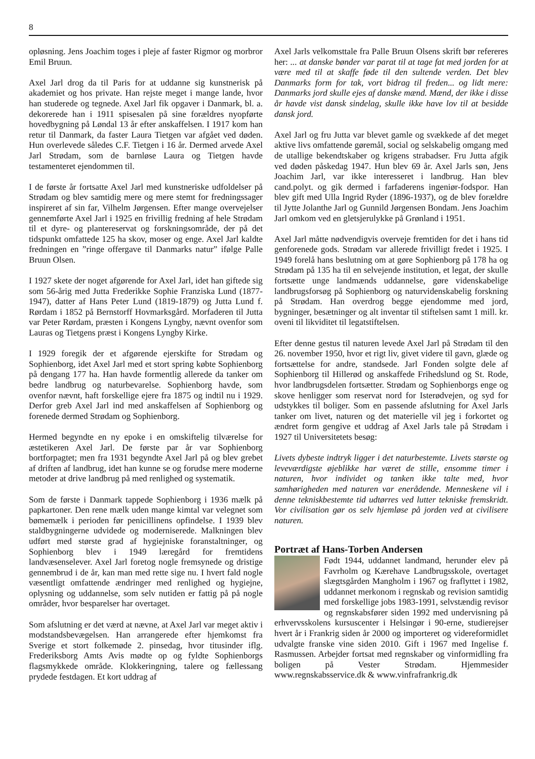8
opløsning. Jens Joachim toges i pleje af faster Rigmor og morbror Emil Bruun.
Axel Jarl drog da til Paris for at uddanne sig kunstnerisk på akademiet og hos private. Han rejste meget i mange lande, hvor han studerede og tegnede. Axel Jarl fik opgaver i Danmark, bl. a. dekorerede han i 1911 spisesalen på sine forældres nyopførte hovedbygning på Løndal 13 år efter anskaffelsen. I 1917 kom han retur til Danmark, da faster Laura Tietgen var afgået ved døden. Hun overlevede således C.F. Tietgen i 16 år. Dermed arvede Axel Jarl Strødam, som de barnløse Laura og Tietgen havde testamenteret ejendommen til.
I de første år fortsatte Axel Jarl med kunstneriske udfoldelser på Strødam og blev samtidig mere og mere stemt for fredningssager inspireret af sin far, Vilhelm Jørgensen. Efter mange overvejelser gennemførte Axel Jarl i 1925 en frivillig fredning af hele Strødam til et dyre- og plantereservat og forskningsområde, der på det tidspunkt omfattede 125 ha skov, moser og enge. Axel Jarl kaldte fredningen en ”ringe offergave til Danmarks natur” ifølge Palle Bruun Olsen.
I 1927 skete der noget afgørende for Axel Jarl, idet han giftede sig som 56-årig med Jutta Frederikke Sophie Franziska Lund (1877-1947), datter af Hans Peter Lund (1819-1879) og Jutta Lund f. Rørdam i 1852 på Bernstorff Hovmarksgård. Morfaderen til Jutta var Peter Rørdam, præsten i Kongens Lyngby, nævnt ovenfor som Lauras og Tietgens præst i Kongens Lyngby Kirke.
I 1929 foregik der et afgørende ejerskifte for Strødam og Sophienborg, idet Axel Jarl med et stort spring købte Sophienborg på dengang 177 ha. Han havde formentlig allerede da tanker om bedre landbrug og naturbevarelse. Sophienborg havde, som ovenfor nævnt, haft forskellige ejere fra 1875 og indtil nu i 1929. Derfor greb Axel Jarl ind med anskaffelsen af Sophienborg og forenede dermed Strødam og Sophienborg.
Hermed begyndte en ny epoke i en omskiftelig tilværelse for æstetikeren Axel Jarl. De første par år var Sophienborg bortforpagtet; men fra 1931 begyndte Axel Jarl på og blev grebet af driften af landbrug, idet han kunne se og forudse mere moderne metoder at drive landbrug på med renlighed og systematik.
Som de første i Danmark tappede Sophienborg i 1936 mælk på papkartoner. Den rene mælk uden mange kimtal var velegnet som bømemælk i perioden før penicillinens opfindelse. I 1939 blev staldbygningerne udvidede og moderniserede. Malkningen blev udført med største grad af hygiejniske foranstaltninger, og Sophienborg blev i 1949 læregård for fremtidens landvæsenselever. Axel Jarl foretog nogle fremsynede og dristige gennembrud i de år, kan man med rette sige nu. I hvert fald nogle væsentligt omfattende ændringer med renlighed og hygiejne, oplysning og uddannelse, som selv nutiden er fattig på på nogle områder, hvor besparelser har overtaget.
Som afslutning er det værd at nævne, at Axel Jarl var meget aktiv i modstandsbevægelsen. Han arrangerede efter hjemkomst fra Sverige et stort folkemøde 2. pinsedag, hvor titusinder iflg. Frederiksborg Amts Avis mødte op og fyldte Sophienborgs flagsmykkede område. Klokkeringning, talere og fællessang prydede festdagen. Et kort uddrag af
Axel Jarls velkomsttale fra Palle Bruun Olsens skrift bør refereres her: ... at danske bønder var parat til at tage fat med jorden for at være med til at skaffe føde til den sultende verden. Det blev Danmarks form for tak, vort bidrag til freden... og lidt mere: Danmarks jord skulle ejes af danske mænd. Mænd, der ikke i disse år havde vist dansk sindelag, skulle ikke have lov til at besidde dansk jord.
Axel Jarl og fru Jutta var blevet gamle og svækkede af det meget aktive livs omfattende gøremål, social og selskabelig omgang med de utallige bekendtskaber og krigens strabadser. Fru Jutta afgik ved døden påskedag 1947. Hun blev 69 år. Axel Jarls søn, Jens Joachim Jarl, var ikke interesseret i landbrug. Han blev cand.polyt. og gik dermed i farfaderens ingeniør-fodspor. Han blev gift med Ulla Ingrid Ryder (1896-1937), og de blev forældre til Jytte Jolanthe Jarl og Gunnild Jørgensen Bondam. Jens Joachim Jarl omkom ved en gletsjerulykke på Grønland i 1951.
Axel Jarl måtte nødvendigvis overveje fremtiden for det i hans tid genforenede gods. Strødam var allerede frivilligt fredet i 1925. I 1949 forelå hans beslutning om at gøre Sophienborg på 178 ha og Strødam på 135 ha til en selvejende institution, et legat, der skulle fortsætte unge landmænds uddannelse, gøre videnskabelige landbrugsforsøg på Sophienborg og naturvidenskabelig forskning på Strødam. Han overdrog begge ejendomme med jord, bygninger, besætninger og alt inventar til stiftelsen samt 1 mill. kr. oveni til likviditet til legatstiftelsen.
Efter denne gestus til naturen levede Axel Jarl på Strødam til den 26. november 1950, hvor et rigt liv, givet videre til gavn, glæde og fortsættelse for andre, standsede. Jarl Fonden solgte dele af Sophienborg til Hillerød og anskaffede Frihedslund og St. Rode, hvor landbrugsdelen fortsætter. Strødam og Sophienborgs enge og skove henligger som reservat nord for Isterødvejen, og syd for udstykkes til boliger. Som en passende afslutning for Axel Jarls tanker om livet, naturen og det materielle vil jeg i forkortet og ændret form gengive et uddrag af Axel Jarls tale på Strødam i 1927 til Universitetets besøg:
Livets dybeste indtryk ligger i det naturbestemte. Livets største og leveværdigste øjeblikke har været de stille, ensomme timer i naturen, hvor individet og tanken ikke talte med, hvor samhørigheden med naturen var enerådende. Menneskene vil i denne tekniskbestemte tid udtørres ved lutter tekniske fremskridt. Vor civilisation gør os selv hjemløse på jorden ved at civilisere naturen.
Portræt af Hans-Torben Andersen
Født 1944, uddannet landmand, herunder elev på Favrholm og Kærehave Landbrugsskole, overtaget slægtsgården Mangholm i 1967 og fraflyttet i 1982, uddannet merkonom i regnskab og revision samtidig med forskellige jobs 1983-1991, selvstændig revisor og regnskabsfører siden 1992 med undervisning på erhvervsskolens kursuscenter i Helsingør i 90-erne, studierejser hvert år i Frankrig siden år 2000 og importeret og videreformidlet udvalgte franske vine siden 2010. Gift i 1967 med Ingelise f. Rasmussen. Arbejder fortsat med regnskaber og vinformidling fra boligen på Vester Strødam. Hjemmesider www.regnskabsservice.dk & www.vinfrafrankrig.dk